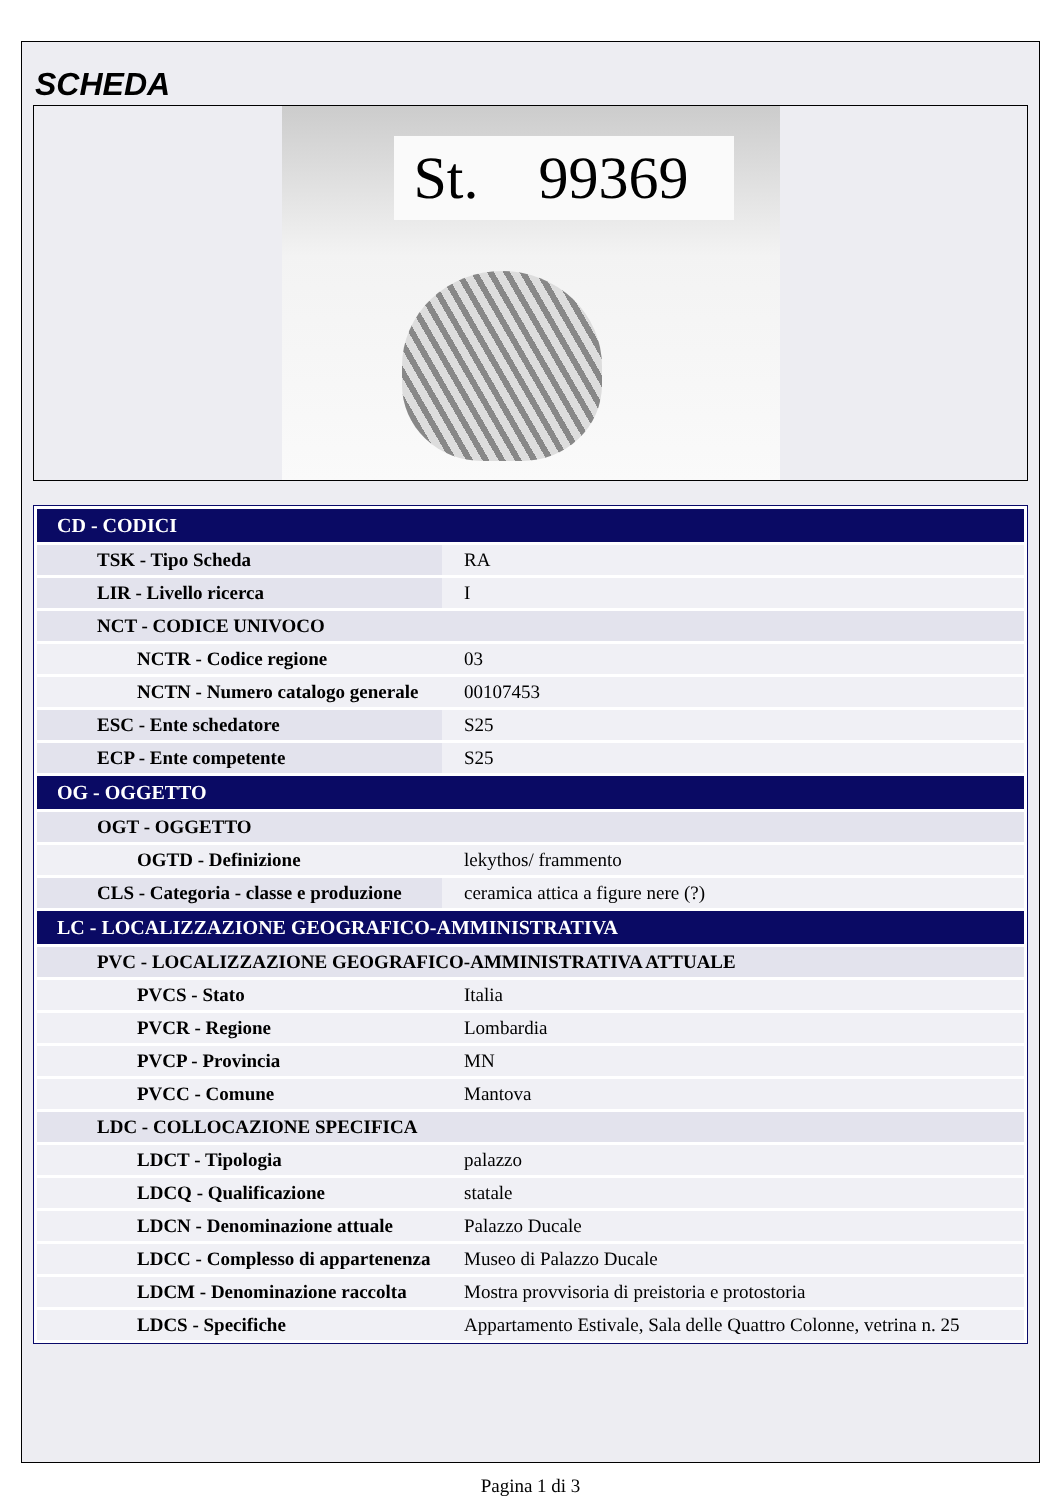SCHEDA
St. 99369
| CD - CODICI | |
| --- | --- |
| TSK - Tipo Scheda | RA |
| LIR - Livello ricerca | I |
| NCT - CODICE UNIVOCO | |
| NCTR - Codice regione | 03 |
| NCTN - Numero catalogo generale | 00107453 |
| ESC - Ente schedatore | S25 |
| ECP - Ente competente | S25 |
| OG - OGGETTO | |
| OGT - OGGETTO | |
| OGTD - Definizione | lekythos/ frammento |
| CLS - Categoria - classe e produzione | ceramica attica a figure nere (?) |
| LC - LOCALIZZAZIONE GEOGRAFICO-AMMINISTRATIVA | |
| PVC - LOCALIZZAZIONE GEOGRAFICO-AMMINISTRATIVA ATTUALE | |
| PVCS - Stato | Italia |
| PVCR - Regione | Lombardia |
| PVCP - Provincia | MN |
| PVCC - Comune | Mantova |
| LDC - COLLOCAZIONE SPECIFICA | |
| LDCT - Tipologia | palazzo |
| LDCQ - Qualificazione | statale |
| LDCN - Denominazione attuale | Palazzo Ducale |
| LDCC - Complesso di appartenenza | Museo di Palazzo Ducale |
| LDCM - Denominazione raccolta | Mostra provvisoria di preistoria e protostoria |
| LDCS - Specifiche | Appartamento Estivale, Sala delle Quattro Colonne, vetrina n. 25 |
Pagina 1 di 3